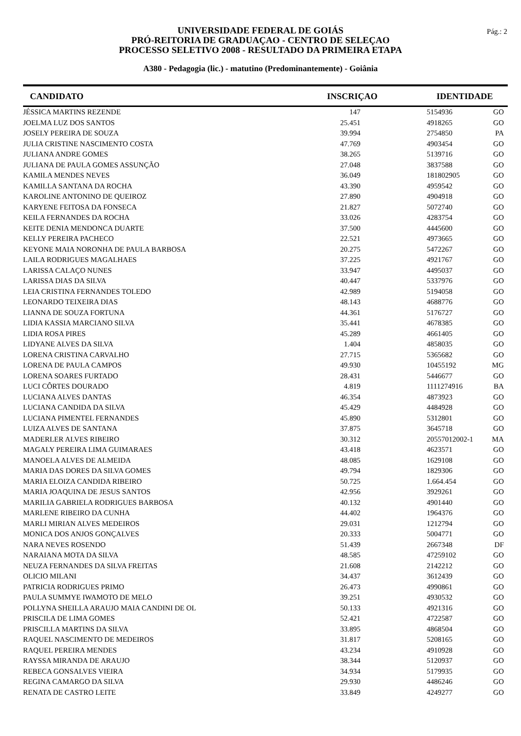UNIVERSIDADE FEDERAL DE GOIÁS
PRÓ-REITORIA DE GRADUAÇAO - CENTRO DE SELEÇAO
PROCESSO SELETIVO 2008 - RESULTADO DA PRIMEIRA ETAPA
A380 - Pedagogia (lic.) - matutino (Predominantemente) - Goiânia
Pág.: 2
| CANDIDATO | INSCRIÇAO | IDENTIDADE | |
| --- | --- | --- | --- |
| JÉSSICA MARTINS REZENDE | 147 | 5154936 | GO |
| JOELMA LUZ DOS SANTOS | 25.451 | 4918265 | GO |
| JOSELY PEREIRA DE SOUZA | 39.994 | 2754850 | PA |
| JULIA CRISTINE NASCIMENTO COSTA | 47.769 | 4903454 | GO |
| JULIANA ANDRE GOMES | 38.265 | 5139716 | GO |
| JULIANA DE PAULA GOMES ASSUNÇÃO | 27.048 | 3837588 | GO |
| KAMILA MENDES NEVES | 36.049 | 181802905 | GO |
| KAMILLA SANTANA DA ROCHA | 43.390 | 4959542 | GO |
| KAROLINE ANTONINO DE QUEIROZ | 27.890 | 4904918 | GO |
| KARYENE FEITOSA DA FONSECA | 21.827 | 5072740 | GO |
| KEILA FERNANDES DA ROCHA | 33.026 | 4283754 | GO |
| KEITE DENIA MENDONCA DUARTE | 37.500 | 4445600 | GO |
| KELLY PEREIRA PACHECO | 22.521 | 4973665 | GO |
| KEYONE MAIA NORONHA DE PAULA BARBOSA | 20.275 | 5472267 | GO |
| LAILA RODRIGUES MAGALHAES | 37.225 | 4921767 | GO |
| LARISSA CALAÇO NUNES | 33.947 | 4495037 | GO |
| LARISSA DIAS DA SILVA | 40.447 | 5337976 | GO |
| LEIA CRISTINA FERNANDES TOLEDO | 42.989 | 5194058 | GO |
| LEONARDO TEIXEIRA DIAS | 48.143 | 4688776 | GO |
| LIANNA DE SOUZA FORTUNA | 44.361 | 5176727 | GO |
| LIDIA KASSIA MARCIANO SILVA | 35.441 | 4678385 | GO |
| LIDIA ROSA PIRES | 45.289 | 4661405 | GO |
| LIDYANE ALVES DA SILVA | 1.404 | 4858035 | GO |
| LORENA CRISTINA CARVALHO | 27.715 | 5365682 | GO |
| LORENA DE PAULA CAMPOS | 49.930 | 10455192 | MG |
| LORENA SOARES FURTADO | 28.431 | 5446677 | GO |
| LUCI CÔRTES DOURADO | 4.819 | 1111274916 | BA |
| LUCIANA ALVES DANTAS | 46.354 | 4873923 | GO |
| LUCIANA CANDIDA DA SILVA | 45.429 | 4484928 | GO |
| LUCIANA PIMENTEL FERNANDES | 45.890 | 5312801 | GO |
| LUIZA ALVES DE SANTANA | 37.875 | 3645718 | GO |
| MADERLER ALVES RIBEIRO | 30.312 | 20557012002-1 | MA |
| MAGALY PEREIRA LIMA GUIMARAES | 43.418 | 4623571 | GO |
| MANOELA ALVES DE ALMEIDA | 48.085 | 1629108 | GO |
| MARIA DAS DORES DA SILVA GOMES | 49.794 | 1829306 | GO |
| MARIA ELOIZA CANDIDA RIBEIRO | 50.725 | 1.664.454 | GO |
| MARIA JOAQUINA DE JESUS SANTOS | 42.956 | 3929261 | GO |
| MARILIA GABRIELA RODRIGUES BARBOSA | 40.132 | 4901440 | GO |
| MARLENE RIBEIRO DA CUNHA | 44.402 | 1964376 | GO |
| MARLI MIRIAN ALVES MEDEIROS | 29.031 | 1212794 | GO |
| MONICA DOS ANJOS GONÇALVES | 20.333 | 5004771 | GO |
| NARA NEVES ROSENDO | 51.439 | 2667348 | DF |
| NARAIANA MOTA DA SILVA | 48.585 | 47259102 | GO |
| NEUZA FERNANDES DA SILVA FREITAS | 21.608 | 2142212 | GO |
| OLICIO MILANI | 34.437 | 3612439 | GO |
| PATRICIA RODRIGUES PRIMO | 26.473 | 4990861 | GO |
| PAULA SUMMYE IWAMOTO DE MELO | 39.251 | 4930532 | GO |
| POLLYNA SHEILLA ARAUJO MAIA CANDINI DE OL | 50.133 | 4921316 | GO |
| PRISCILA DE LIMA GOMES | 52.421 | 4722587 | GO |
| PRISCILLA MARTINS DA SILVA | 33.895 | 4868504 | GO |
| RAQUEL NASCIMENTO DE MEDEIROS | 31.817 | 5208165 | GO |
| RAQUEL PEREIRA MENDES | 43.234 | 4910928 | GO |
| RAYSSA MIRANDA DE ARAUJO | 38.344 | 5120937 | GO |
| REBECA GONSALVES VIEIRA | 34.934 | 5179935 | GO |
| REGINA CAMARGO DA SILVA | 29.930 | 4486246 | GO |
| RENATA DE CASTRO LEITE | 33.849 | 4249277 | GO |